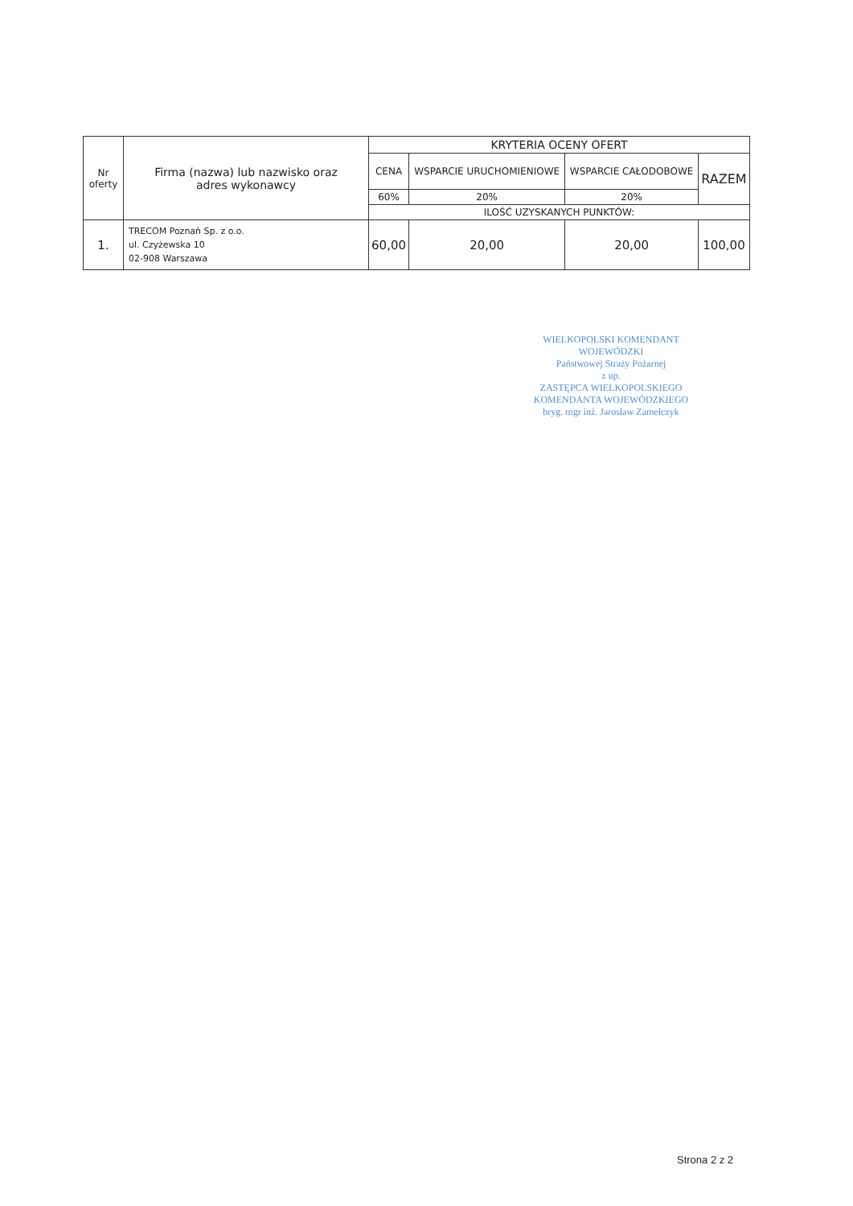| Nr oferty | Firma (nazwa) lub nazwisko oraz adres wykonawcy | KRYTERIA OCENY OFERT | | | |
| --- | --- | --- | --- | --- | --- |
| | | CENA | WSPARCIE URUCHOMIENIOWE | WSPARCIE CAŁODOBOWE | RAZEM |
| | | 60% | 20% | 20% | |
| | | ILOŚĆ UZYSKANYCH PUNKTÓW: | | | |
| 1. | TRECOM Poznań Sp. z o.o. ul. Czyżewska 10 02-908 Warszawa | 60,00 | 20,00 | 20,00 | 100,00 |
WIELKOPOLSKI KOMENDANT WOJEWÓDZKI
Państwowej Straży Pożarnej
z up.
ZASTĘPCA WIELKOPOLSKIEGO
KOMENDANTA WOJEWÓDZKIEGO
bryg. mgr inż. Jarosław Zamełczyk
Strona 2 z 2